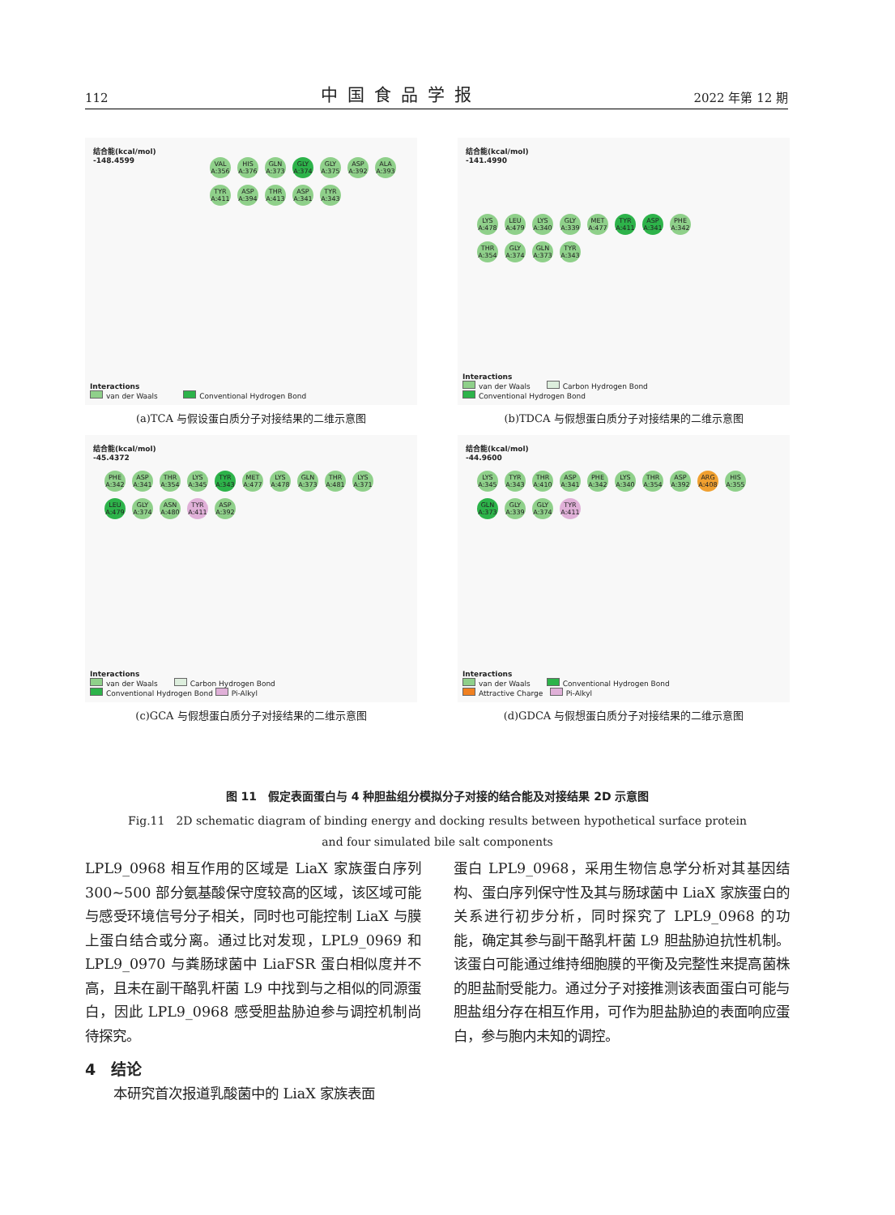112 中国食品学报 2022 年第 12 期
结合能(kcal/mol)
-148.4599
VAL A:356 HIS A:376 GLN A:373 GLY A:374 GLY A:375 ASP A:392 ALA A:393 TYR A:411 ASP A:394 THR A:413 ASP A:341 TYR A:343
Interactions
van der Waals Conventional Hydrogen Bond
(a)TCA 与假设蛋白质分子对接结果的二维示意图
结合能(kcal/mol)
-141.4990
LYS A:478 LEU A:479 LYS A:340 GLY A:339 MET A:477 TYR A:411 ASP A:341 PHE A:342 THR A:354 GLY A:374 GLN A:373 TYR A:343
Interactions
van der Waals Carbon Hydrogen Bond
Conventional Hydrogen Bond
(b)TDCA 与假想蛋白质分子对接结果的二维示意图
结合能(kcal/mol)
-45.4372
PHE A:342 ASP A:341 THR A:354 LYS A:345 TYR A:343 MET A:477 LYS A:478 GLN A:373 THR A:481 LYS A:371 LEU A:479 GLY A:374 ASN A:480 TYR A:411 ASP A:392
Interactions
van der Waals Carbon Hydrogen Bond
Conventional Hydrogen Bond Pi-Alkyl
(c)GCA 与假想蛋白质分子对接结果的二维示意图
结合能(kcal/mol)
-44.9600
LYS A:345 TYR A:343 THR A:410 ASP A:341 PHE A:342 LYS A:340 THR A:354 ASP A:392 ARG A:408 HIS A:355 GLN A:373 GLY A:339 GLY A:374 TYR A:411
Interactions
van der Waals Conventional Hydrogen Bond
Attractive Charge Pi-Alkyl
(d)GDCA 与假想蛋白质分子对接结果的二维示意图
图 11　假定表面蛋白与 4 种胆盐组分模拟分子对接的结合能及对接结果 2D 示意图
Fig.11　2D schematic diagram of binding energy and docking results between hypothetical surface protein
and four simulated bile salt components
LPL9_0968 相互作用的区域是 LiaX 家族蛋白序列 300~500 部分氨基酸保守度较高的区域，该区域可能与感受环境信号分子相关，同时也可能控制 LiaX 与膜上蛋白结合或分离。通过比对发现，LPL9_0969 和 LPL9_0970 与粪肠球菌中 LiaFSR 蛋白相似度并不高，且未在副干酪乳杆菌 L9 中找到与之相似的同源蛋白，因此 LPL9_0968 感受胆盐胁迫参与调控机制尚待探究。
4　结论
本研究首次报道乳酸菌中的 LiaX 家族表面
蛋白 LPL9_0968，采用生物信息学分析对其基因结构、蛋白序列保守性及其与肠球菌中 LiaX 家族蛋白的关系进行初步分析，同时探究了 LPL9_0968 的功能，确定其参与副干酪乳杆菌 L9 胆盐胁迫抗性机制。该蛋白可能通过维持细胞膜的平衡及完整性来提高菌株的胆盐耐受能力。通过分子对接推测该表面蛋白可能与胆盐组分存在相互作用，可作为胆盐胁迫的表面响应蛋白，参与胞内未知的调控。